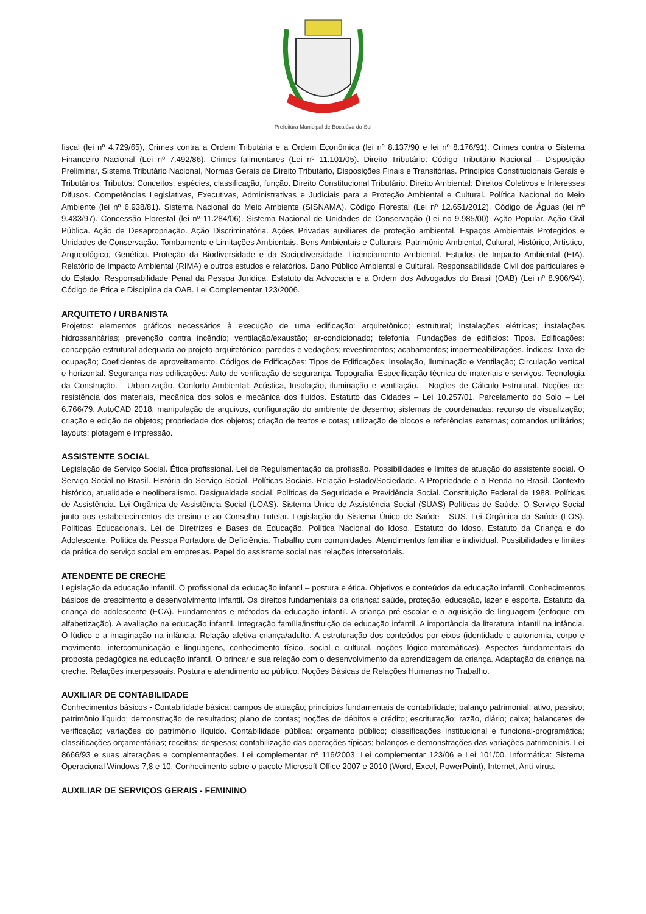Prefeitura Municipal de Bocaiúva do Sul
fiscal (lei nº 4.729/65), Crimes contra a Ordem Tributária e a Ordem Econômica (lei nº 8.137/90 e lei nº 8.176/91). Crimes contra o Sistema Financeiro Nacional (Lei nº 7.492/86). Crimes falimentares (Lei nº 11.101/05). Direito Tributário: Código Tributário Nacional – Disposição Preliminar, Sistema Tributário Nacional, Normas Gerais de Direito Tributário, Disposições Finais e Transitórias. Princípios Constitucionais Gerais e Tributários. Tributos: Conceitos, espécies, classificação, função. Direito Constitucional Tributário. Direito Ambiental: Direitos Coletivos e Interesses Difusos. Competências Legislativas, Executivas, Administrativas e Judiciais para a Proteção Ambiental e Cultural. Política Nacional do Meio Ambiente (lei nº 6.938/81). Sistema Nacional do Meio Ambiente (SISNAMA). Código Florestal (Lei nº 12.651/2012). Código de Águas (lei nº 9.433/97). Concessão Florestal (lei nº 11.284/06). Sistema Nacional de Unidades de Conservação (Lei no 9.985/00). Ação Popular. Ação Civil Pública. Ação de Desapropriação. Ação Discriminatória. Ações Privadas auxiliares de proteção ambiental. Espaços Ambientais Protegidos e Unidades de Conservação. Tombamento e Limitações Ambientais. Bens Ambientais e Culturais. Patrimônio Ambiental, Cultural, Histórico, Artístico, Arqueológico, Genético. Proteção da Biodiversidade e da Sociodiversidade. Licenciamento Ambiental. Estudos de Impacto Ambiental (EIA). Relatório de Impacto Ambiental (RIMA) e outros estudos e relatórios. Dano Público Ambiental e Cultural. Responsabilidade Civil dos particulares e do Estado. Responsabilidade Penal da Pessoa Jurídica. Estatuto da Advocacia e a Ordem dos Advogados do Brasil (OAB) (Lei nº 8.906/94). Código de Ética e Disciplina da OAB. Lei Complementar 123/2006.
ARQUITETO / URBANISTA
Projetos: elementos gráficos necessários à execução de uma edificação: arquitetônico; estrutural; instalações elétricas; instalações hidrossanitárias; prevenção contra incêndio; ventilação/exaustão; ar-condicionado; telefonia. Fundações de edifícios: Tipos. Edificações: concepção estrutural adequada ao projeto arquitetônico; paredes e vedações; revestimentos; acabamentos; impermeabilizações. Índices: Taxa de ocupação; Coeficientes de aproveitamento. Códigos de Edificações: Tipos de Edificações; Insolação, Iluminação e Ventilação; Circulação vertical e horizontal. Segurança nas edificações: Auto de verificação de segurança. Topografia. Especificação técnica de materiais e serviços. Tecnologia da Construção. - Urbanização. Conforto Ambiental: Acústica, Insolação, iluminação e ventilação. - Noções de Cálculo Estrutural. Noções de: resistência dos materiais, mecânica dos solos e mecânica dos fluidos. Estatuto das Cidades – Lei 10.257/01. Parcelamento do Solo – Lei 6.766/79. AutoCAD 2018: manipulação de arquivos, configuração do ambiente de desenho; sistemas de coordenadas; recurso de visualização; criação e edição de objetos; propriedade dos objetos; criação de textos e cotas; utilização de blocos e referências externas; comandos utilitários; layouts; plotagem e impressão.
ASSISTENTE SOCIAL
Legislação de Serviço Social. Ética profissional. Lei de Regulamentação da profissão. Possibilidades e limites de atuação do assistente social. O Serviço Social no Brasil. História do Serviço Social. Políticas Sociais. Relação Estado/Sociedade. A Propriedade e a Renda no Brasil. Contexto histórico, atualidade e neoliberalismo. Desigualdade social. Políticas de Seguridade e Previdência Social. Constituição Federal de 1988. Políticas de Assistência. Lei Orgânica de Assistência Social (LOAS). Sistema Único de Assistência Social (SUAS) Políticas de Saúde. O Serviço Social junto aos estabelecimentos de ensino e ao Conselho Tutelar. Legislação do Sistema Único de Saúde - SUS. Lei Orgânica da Saúde (LOS). Políticas Educacionais. Lei de Diretrizes e Bases da Educação. Política Nacional do Idoso. Estatuto do Idoso. Estatuto da Criança e do Adolescente. Política da Pessoa Portadora de Deficiência. Trabalho com comunidades. Atendimentos familiar e individual. Possibilidades e limites da prática do serviço social em empresas. Papel do assistente social nas relações intersetoriais.
ATENDENTE DE CRECHE
Legislação da educação infantil. O profissional da educação infantil – postura e ética. Objetivos e conteúdos da educação infantil. Conhecimentos básicos de crescimento e desenvolvimento infantil. Os direitos fundamentais da criança: saúde, proteção, educação, lazer e esporte. Estatuto da criança do adolescente (ECA). Fundamentos e métodos da educação infantil. A criança pré-escolar e a aquisição de linguagem (enfoque em alfabetização). A avaliação na educação infantil. Integração família/instituição de educação infantil. A importância da literatura infantil na infância. O lúdico e a imaginação na infância. Relação afetiva criança/adulto. A estruturação dos conteúdos por eixos (identidade e autonomia, corpo e movimento, intercomunicação e linguagens, conhecimento físico, social e cultural, noções lógico-matemáticas). Aspectos fundamentais da proposta pedagógica na educação infantil. O brincar e sua relação com o desenvolvimento da aprendizagem da criança. Adaptação da criança na creche. Relações interpessoais. Postura e atendimento ao público. Noções Básicas de Relações Humanas no Trabalho.
AUXILIAR DE CONTABILIDADE
Conhecimentos básicos - Contabilidade básica: campos de atuação; princípios fundamentais de contabilidade; balanço patrimonial: ativo, passivo; patrimônio líquido; demonstração de resultados; plano de contas; noções de débitos e crédito; escrituração; razão, diário; caixa; balancetes de verificação; variações do patrimônio líquido. Contabilidade pública: orçamento público; classificações institucional e funcional-programática; classificações orçamentárias; receitas; despesas; contabilização das operações típicas; balanços e demonstrações das variações patrimoniais. Lei 8666/93 e suas alterações e complementações. Lei complementar nº 116/2003. Lei complementar 123/06 e Lei 101/00. Informática: Sistema Operacional Windows 7,8 e 10, Conhecimento sobre o pacote Microsoft Office 2007 e 2010 (Word, Excel, PowerPoint), Internet, Anti-vírus.
AUXILIAR DE SERVIÇOS GERAIS - FEMININO